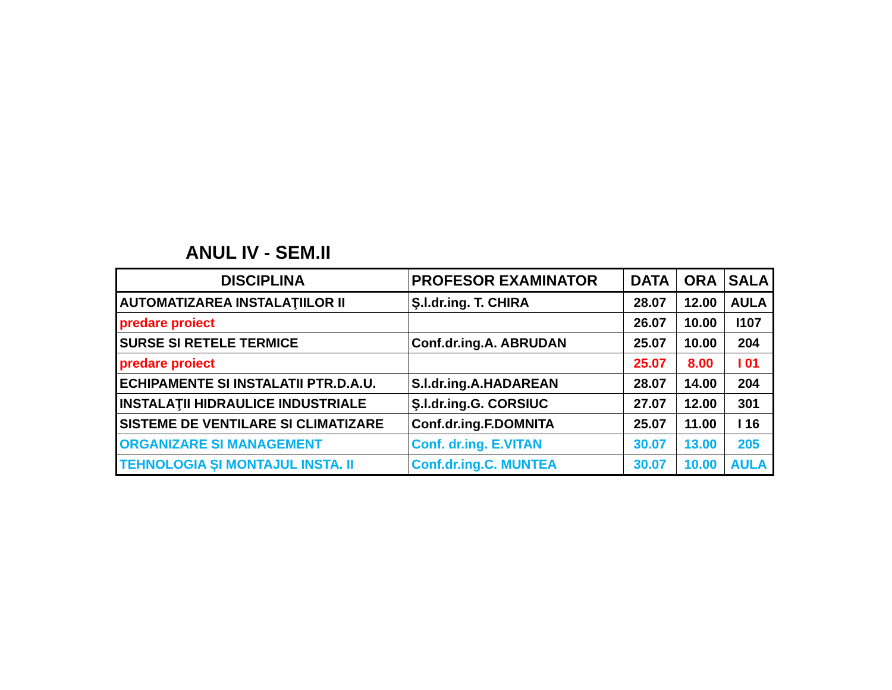ANUL IV - SEM.II
| DISCIPLINA | PROFESOR EXAMINATOR | DATA | ORA | SALA |
| --- | --- | --- | --- | --- |
| AUTOMATIZAREA INSTALAŢIILOR II | Ş.l.dr.ing. T. CHIRA | 28.07 | 12.00 | AULA |
| predare proiect | | 26.07 | 10.00 | I107 |
| SURSE SI RETELE TERMICE | Conf.dr.ing.A. ABRUDAN | 25.07 | 10.00 | 204 |
| predare proiect | | 25.07 | 8.00 | I 01 |
| ECHIPAMENTE SI INSTALATII PTR.D.A.U. | S.l.dr.ing.A.HADAREAN | 28.07 | 14.00 | 204 |
| INSTALAŢII HIDRAULICE INDUSTRIALE | Ş.l.dr.ing.G. CORSIUC | 27.07 | 12.00 | 301 |
| SISTEME DE VENTILARE SI CLIMATIZARE | Conf.dr.ing.F.DOMNITA | 25.07 | 11.00 | I 16 |
| ORGANIZARE SI MANAGEMENT | Conf. dr.ing. E.VITAN | 30.07 | 13.00 | 205 |
| TEHNOLOGIA ȘI MONTAJUL INSTA. II | Conf.dr.ing.C. MUNTEA | 30.07 | 10.00 | AULA |